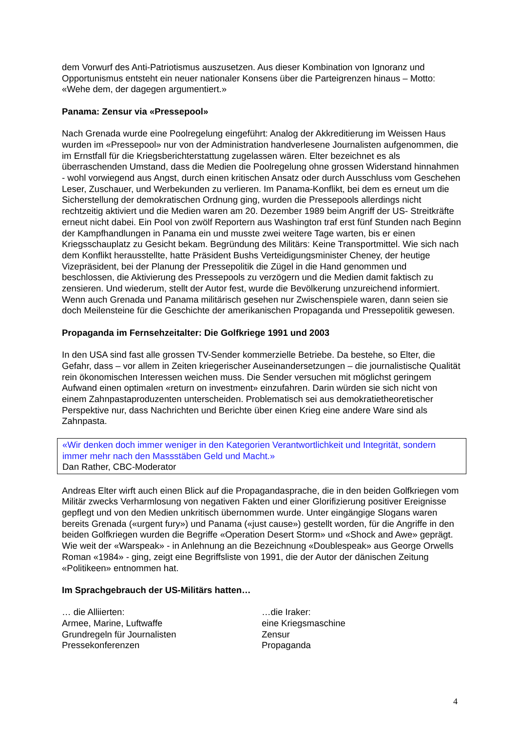dem Vorwurf des Anti-Patriotismus auszusetzen. Aus dieser Kombination von Ignoranz und Opportunismus entsteht ein neuer nationaler Konsens über die Parteigrenzen hinaus – Motto: «Wehe dem, der dagegen argumentiert.»
Panama: Zensur via «Pressepool»
Nach Grenada wurde eine Poolregelung eingeführt: Analog der Akkreditierung im Weissen Haus wurden im «Pressepool» nur von der Administration handverlesene Journalisten aufgenommen, die im Ernstfall für die Kriegsberichterstattung zugelassen wären. Elter bezeichnet es als überraschenden Umstand, dass die Medien die Poolregelung ohne grossen Widerstand hinnahmen - wohl vorwiegend aus Angst, durch einen kritischen Ansatz oder durch Ausschluss vom Geschehen Leser, Zuschauer, und Werbekunden zu verlieren. Im Panama-Konflikt, bei dem es erneut um die Sicherstellung der demokratischen Ordnung ging, wurden die Pressepools allerdings nicht rechtzeitig aktiviert und die Medien waren am 20. Dezember 1989 beim Angriff der US- Streitkräfte erneut nicht dabei. Ein Pool von zwölf Reportern aus Washington traf erst fünf Stunden nach Beginn der Kampfhandlungen in Panama ein und musste zwei weitere Tage warten, bis er einen Kriegsschauplatz zu Gesicht bekam. Begründung des Militärs: Keine Transportmittel. Wie sich nach dem Konflikt herausstellte, hatte Präsident Bushs Verteidigungsminister Cheney, der heutige Vizepräsident, bei der Planung der Pressepolitik die Zügel in die Hand genommen und beschlossen, die Aktivierung des Pressepools zu verzögern und die Medien damit faktisch zu zensieren. Und wiederum, stellt der Autor fest, wurde die Bevölkerung unzureichend informiert. Wenn auch Grenada und Panama militärisch gesehen nur Zwischenspiele waren, dann seien sie doch Meilensteine für die Geschichte der amerikanischen Propaganda und Pressepolitik gewesen.
Propaganda im Fernsehzeitalter: Die Golfkriege 1991 und 2003
In den USA sind fast alle grossen TV-Sender kommerzielle Betriebe. Da bestehe, so Elter, die Gefahr, dass – vor allem in Zeiten kriegerischer Auseinandersetzungen – die journalistische Qualität rein ökonomischen Interessen weichen muss. Die Sender versuchen mit möglichst geringem Aufwand einen optimalen «return on investment» einzufahren. Darin würden sie sich nicht von einem Zahnpastaproduzenten unterscheiden. Problematisch sei aus demokratietheoretischer Perspektive nur, dass Nachrichten und Berichte über einen Krieg eine andere Ware sind als Zahnpasta.
«Wir denken doch immer weniger in den Kategorien Verantwortlichkeit und Integrität, sondern immer mehr nach den Massstäben Geld und Macht.»
Dan Rather, CBC-Moderator
Andreas Elter wirft auch einen Blick auf die Propagandasprache, die in den beiden Golfkriegen vom Militär zwecks Verharmlosung von negativen Fakten und einer Glorifizierung positiver Ereignisse gepflegt und von den Medien unkritisch übernommen wurde. Unter eingängige Slogans waren bereits Grenada («urgent fury») und Panama («just cause») gestellt worden, für die Angriffe in den beiden Golfkriegen wurden die Begriffe «Operation Desert Storm» und «Shock and Awe» geprägt. Wie weit der «Warspeak» - in Anlehnung an die Bezeichnung «Doublespeak» aus George Orwells Roman «1984» - ging, zeigt eine Begriffsliste von 1991, die der Autor der dänischen Zeitung «Politikeen» entnommen hat.
Im Sprachgebrauch der US-Militärs hatten…
| … die Alliierten: | …die Iraker: |
| Armee, Marine, Luftwaffe | eine Kriegsmaschine |
| Grundregeln für Journalisten | Zensur |
| Pressekonferenzen | Propaganda |
4